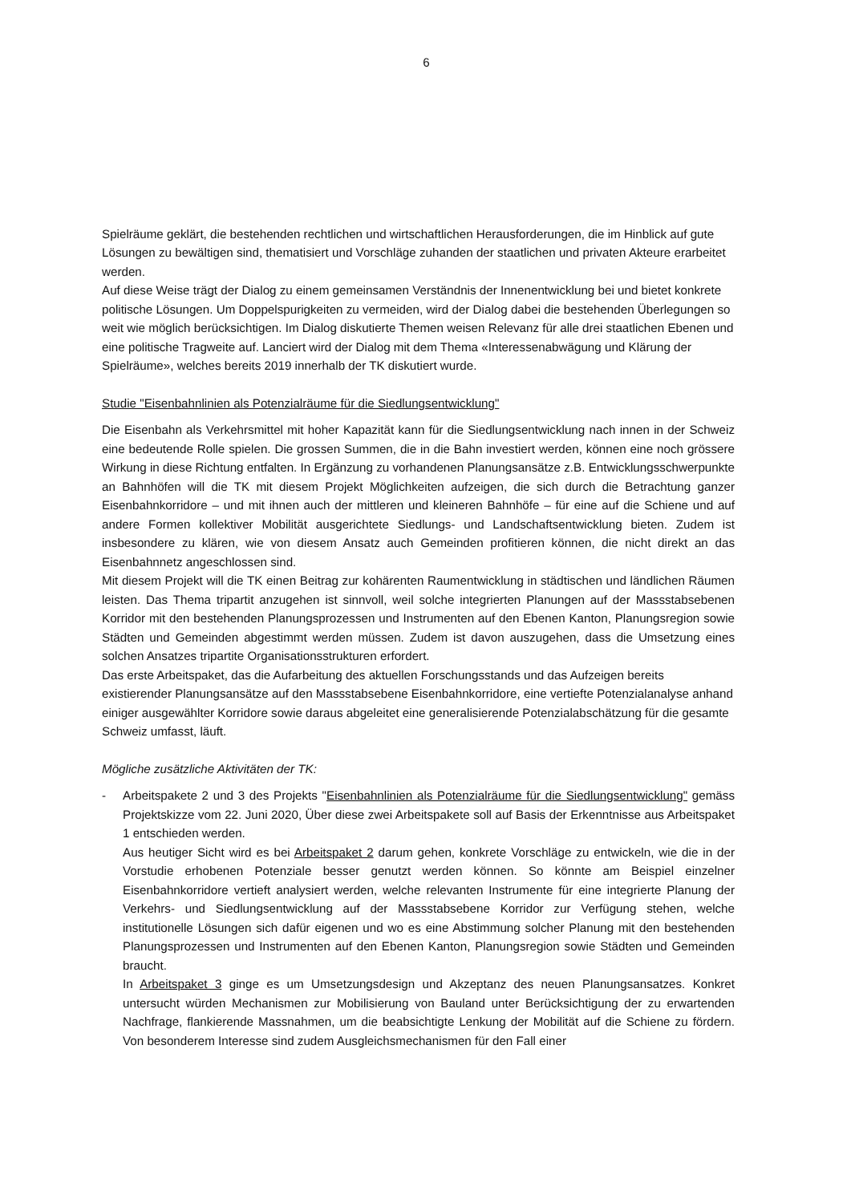6
Spielräume geklärt, die bestehenden rechtlichen und wirtschaftlichen Herausforderungen, die im Hinblick auf gute Lösungen zu bewältigen sind, thematisiert und Vorschläge zuhanden der staatlichen und privaten Akteure erarbeitet werden.
Auf diese Weise trägt der Dialog zu einem gemeinsamen Verständnis der Innenentwicklung bei und bietet konkrete politische Lösungen. Um Doppelspurigkeiten zu vermeiden, wird der Dialog dabei die bestehenden Überlegungen so weit wie möglich berücksichtigen. Im Dialog diskutierte Themen weisen Relevanz für alle drei staatlichen Ebenen und eine politische Tragweite auf. Lanciert wird der Dialog mit dem Thema «Interessenabwägung und Klärung der Spielräume», welches bereits 2019 innerhalb der TK diskutiert wurde.
Studie "Eisenbahnlinien als Potenzialräume für die Siedlungsentwicklung"
Die Eisenbahn als Verkehrsmittel mit hoher Kapazität kann für die Siedlungsentwicklung nach innen in der Schweiz eine bedeutende Rolle spielen. Die grossen Summen, die in die Bahn investiert werden, können eine noch grössere Wirkung in diese Richtung entfalten. In Ergänzung zu vorhandenen Planungsansätze z.B. Entwicklungsschwerpunkte an Bahnhöfen will die TK mit diesem Projekt Möglichkeiten aufzeigen, die sich durch die Betrachtung ganzer Eisenbahnkorridore – und mit ihnen auch der mittleren und kleineren Bahnhöfe – für eine auf die Schiene und auf andere Formen kollektiver Mobilität ausgerichtete Siedlungs- und Landschaftsentwicklung bieten. Zudem ist insbesondere zu klären, wie von diesem Ansatz auch Gemeinden profitieren können, die nicht direkt an das Eisenbahnnetz angeschlossen sind.
Mit diesem Projekt will die TK einen Beitrag zur kohärenten Raumentwicklung in städtischen und ländlichen Räumen leisten. Das Thema tripartit anzugehen ist sinnvoll, weil solche integrierten Planungen auf der Massstabsebenen Korridor mit den bestehenden Planungsprozessen und Instrumenten auf den Ebenen Kanton, Planungsregion sowie Städten und Gemeinden abgestimmt werden müssen. Zudem ist davon auszugehen, dass die Umsetzung eines solchen Ansatzes tripartite Organisationsstrukturen erfordert.
Das erste Arbeitspaket, das die Aufarbeitung des aktuellen Forschungsstands und das Aufzeigen bereits existierender Planungsansätze auf den Massstabsebene Eisenbahnkorridore, eine vertiefte Potenzialanalyse anhand einiger ausgewählter Korridore sowie daraus abgeleitet eine generalisierende Potenzialabschätzung für die gesamte Schweiz umfasst, läuft.
Mögliche zusätzliche Aktivitäten der TK:
- Arbeitspakete 2 und 3 des Projekts "Eisenbahnlinien als Potenzialräume für die Siedlungsentwicklung" gemäss Projektskizze vom 22. Juni 2020, Über diese zwei Arbeitspakete soll auf Basis der Erkenntnisse aus Arbeitspaket 1 entschieden werden.
Aus heutiger Sicht wird es bei Arbeitspaket 2 darum gehen, konkrete Vorschläge zu entwickeln, wie die in der Vorstudie erhobenen Potenziale besser genutzt werden können. So könnte am Beispiel einzelner Eisenbahnkorridore vertieft analysiert werden, welche relevanten Instrumente für eine integrierte Planung der Verkehrs- und Siedlungsentwicklung auf der Massstabsebene Korridor zur Verfügung stehen, welche institutionelle Lösungen sich dafür eigenen und wo es eine Abstimmung solcher Planung mit den bestehenden Planungsprozessen und Instrumenten auf den Ebenen Kanton, Planungsregion sowie Städten und Gemeinden braucht.
In Arbeitspaket 3 ginge es um Umsetzungsdesign und Akzeptanz des neuen Planungsansatzes. Konkret untersucht würden Mechanismen zur Mobilisierung von Bauland unter Berücksichtigung der zu erwartenden Nachfrage, flankierende Massnahmen, um die beabsichtigte Lenkung der Mobilität auf die Schiene zu fördern. Von besonderem Interesse sind zudem Ausgleichsmechanismen für den Fall einer